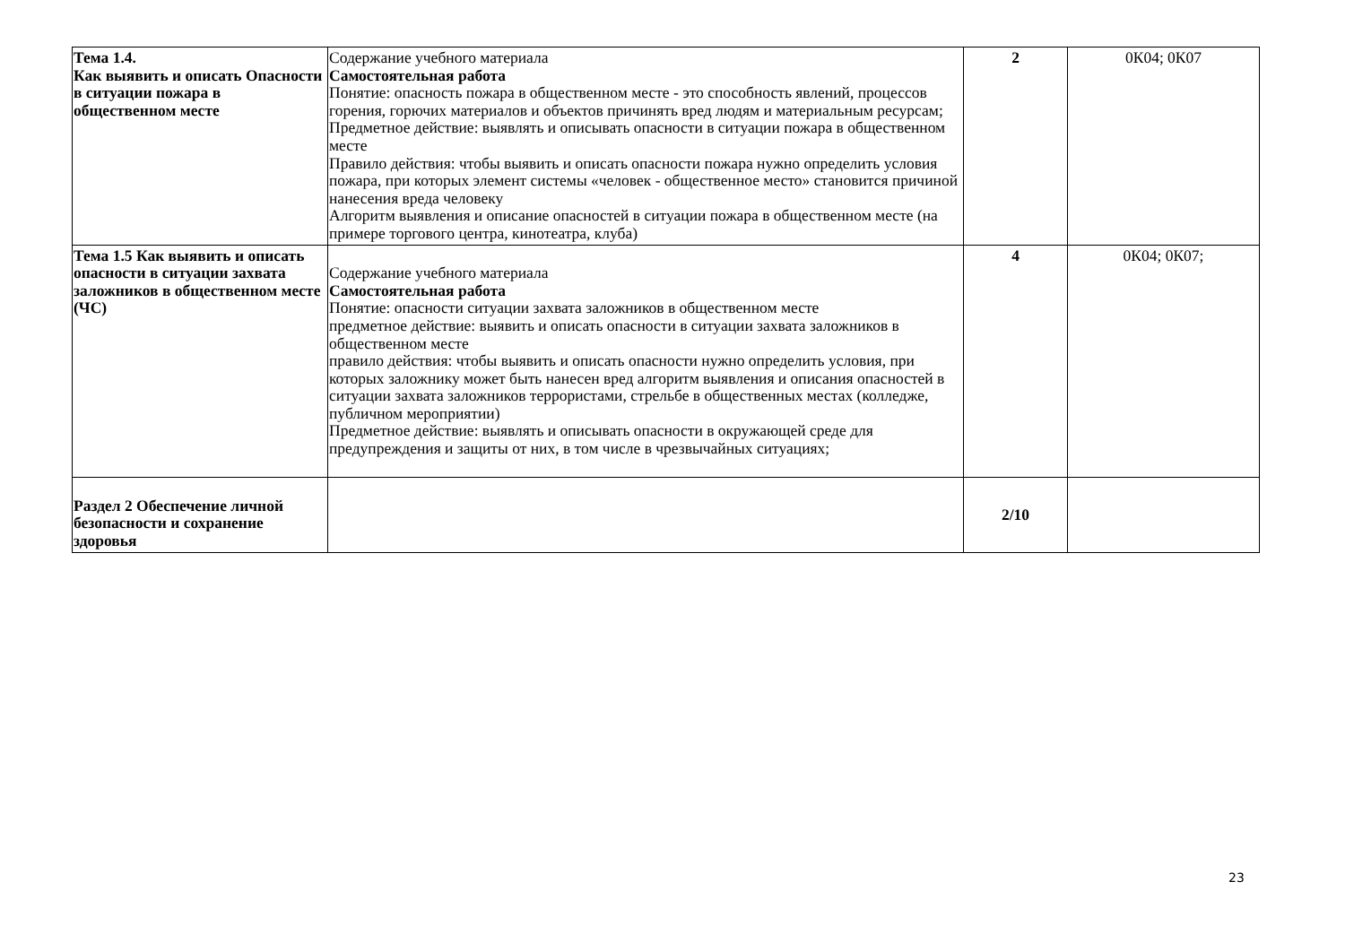| Тема 1.4. Как выявить и описать Опасности в ситуации пожара в общественном месте | Содержание учебного материала Самостоятельная работа Понятие: опасность пожара в общественном месте - это способность явлений, процессов горения, горючих материалов и объектов причинять вред людям и материальным ресурсам; Предметное действие: выявлять и описывать опасности в ситуации пожара в общественном месте Правило действия: чтобы выявить и описать опасности пожара нужно определить условия пожара, при которых элемент системы «человек - общественное место» становится причиной нанесения вреда человеку Алгоритм выявления и описание опасностей в ситуации пожара в общественном месте (на примере торгового центра, кинотеатра, клуба) | 2 | 0К04; 0К07 |
| Тема 1.5 Как выявить и описать опасности в ситуации захвата заложников в общественном месте (ЧС) | Содержание учебного материала Самостоятельная работа Понятие: опасности ситуации захвата заложников в общественном месте предметное действие: выявить и описать опасности в ситуации захвата заложников в общественном месте правило действия: чтобы выявить и описать опасности нужно определить условия, при которых заложнику может быть нанесен вред алгоритм выявления и описания опасностей в ситуации захвата заложников террористами, стрельбе в общественных местах (колледже, публичном мероприятии) Предметное действие: выявлять и описывать опасности в окружающей среде для предупреждения и защиты от них, в том числе в чрезвычайных ситуациях; | 4 | 0К04; 0К07; |
| Раздел 2 Обеспечение личной безопасности и сохранение здоровья | | 2/10 | |
23